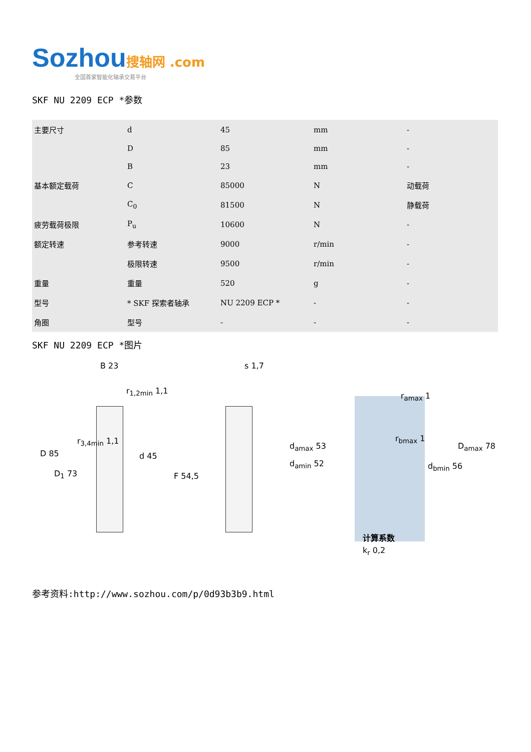Sozhou 搜轴网 .com
全国首家智能化轴承交易平台
SKF NU 2209 ECP *参数
| 主要尺寸 | d | 45 | mm | - |
| | D | 85 | mm | - |
| | B | 23 | mm | - |
| 基本额定载荷 | C | 85000 | N | 动载荷 |
| | C<sub>0</sub> | 81500 | N | 静载荷 |
| 疲劳载荷极限 | P<sub>u</sub> | 10600 | N | - |
| 额定转速 | 参考转速 | 9000 | r/min | - |
| | 极限转速 | 9500 | r/min | - |
| 重量 | 重量 | 520 | g | - |
| 型号 | * SKF 探索者轴承 | NU 2209 ECP * | - | - |
| 角圈 | 型号 | - | - | - |
SKF NU 2209 ECP *图片
B 23
r<sub>1,2min</sub> 1,1
r<sub>3,4min</sub> 1,1
D 85 d 45
D<sub>1</sub> 73 F 54,5
s 1,7
r<sub>amax</sub> 1
r<sub>bmax</sub> 1
d<sub>amax</sub> 53 D<sub>amax</sub> 78
d<sub>amin</sub> 52 d<sub>bmin</sub> 56
计算系数
k<sub>r</sub> 0,2
参考资料:http://www.sozhou.com/p/0d93b3b9.html